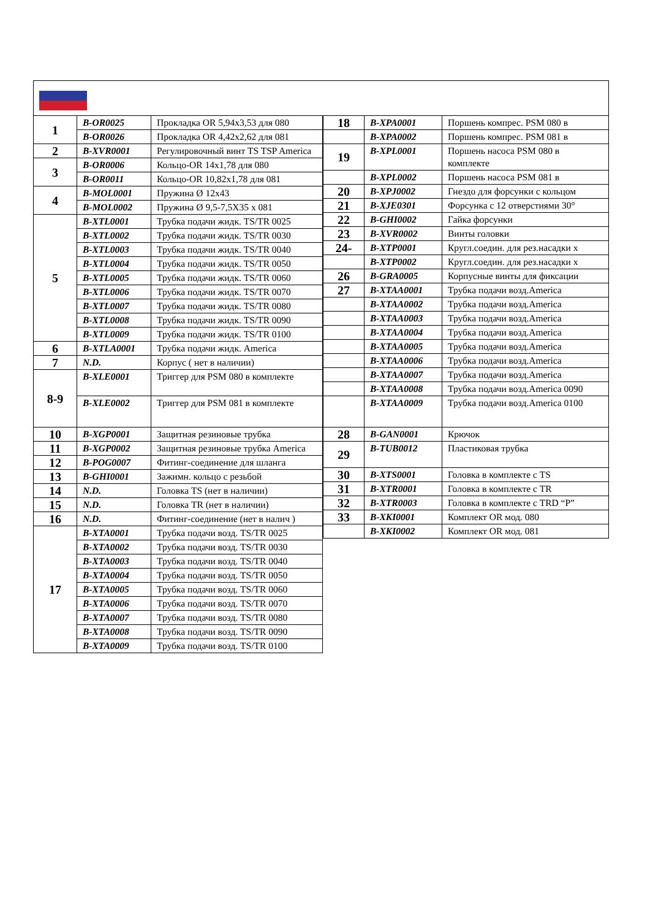| 1 | B-OR0025 | Прокладка OR 5,94x3,53 для 080 |
| | B-OR0026 | Прокладка OR 4,42x2,62 для 081 |
| 2 | B-XVR0001 | Регулировочный винт TS TSP America |
| 3 | B-OR0006 | Кольцо-OR 14x1,78 для 080 |
| | B-OR0011 | Кольцо-OR 10,82x1,78 для 081 |
| 4 | B-MOL0001 | Пружина Ø 12x43 |
| | B-MOL0002 | Пружина Ø 9,5-7,5X35 x 081 |
| 5 | B-XTL0001 | Трубка подачи жидк. TS/TR 0025 |
| | B-XTL0002 | Трубка подачи жидк. TS/TR 0030 |
| | B-XTL0003 | Трубка подачи жидк. TS/TR 0040 |
| | B-XTL0004 | Трубка подачи жидк. TS/TR 0050 |
| | B-XTL0005 | Трубка подачи жидк. TS/TR 0060 |
| | B-XTL0006 | Трубка подачи жидк. TS/TR 0070 |
| | B-XTL0007 | Трубка подачи жидк. TS/TR 0080 |
| | B-XTL0008 | Трубка подачи жидк. TS/TR 0090 |
| | B-XTL0009 | Трубка подачи жидк. TS/TR 0100 |
| 6 | B-XTLA0001 | Трубка подачи жидк. America |
| 7 | N.D. | Корпус ( нет в наличии) |
| 8-9 | B-XLE0001 | Триггер для PSM 080 в комплекте |
| | B-XLE0002 | Триггер для PSM 081 в комплекте |
| 10 | B-XGP0001 | Защитная резиновые трубка |
| 11 | B-XGP0002 | Защитная резиновые трубка America |
| 12 | B-POG0007 | Фитинг-соединение для шланга |
| 13 | B-GHI0001 | Зажимн. кольцо с резьбой |
| 14 | N.D. | Головка TS (нет в наличии) |
| 15 | N.D. | Головка TR (нет в наличии) |
| 16 | N.D. | Фитинг-соединение (нет в налич ) |
| 17 | B-XTA0001 | Трубка подачи возд. TS/TR 0025 |
| | B-XTA0002 | Трубка подачи возд. TS/TR 0030 |
| | B-XTA0003 | Трубка подачи возд. TS/TR 0040 |
| | B-XTA0004 | Трубка подачи возд. TS/TR 0050 |
| | B-XTA0005 | Трубка подачи возд. TS/TR 0060 |
| | B-XTA0006 | Трубка подачи возд. TS/TR 0070 |
| | B-XTA0007 | Трубка подачи возд. TS/TR 0080 |
| | B-XTA0008 | Трубка подачи возд. TS/TR 0090 |
| | B-XTA0009 | Трубка подачи возд. TS/TR 0100 |
| 18 | B-XPA0001 | Поршень компрес. PSM 080 в |
| | B-XPA0002 | Поршень компрес. PSM 081 в |
| 19 | B-XPL0001 | Поршень насоса PSM 080 в комплекте |
| | B-XPL0002 | Поршень насоса PSM 081 в |
| 20 | B-XPJ0002 | Гнездо для форсунки с кольцом |
| 21 | B-XJE0301 | Форсунка с 12 отверстиями 30° |
| 22 | B-GHI0002 | Гайка форсунки |
| 23 | B-XVR0002 | Винты головки |
| 24- | B-XTP0001 | Кругл.соедин. для рез.насадки x |
| | B-XTP0002 | Кругл.соедин. для рез.насадки x |
| 26 | B-GRA0005 | Корпусные винты для фиксации |
| 27 | B-XTAA0001 | Трубка подачи возд.America |
| | B-XTAA0002 | Трубка подачи возд.America |
| | B-XTAA0003 | Трубка подачи возд.America |
| | B-XTAA0004 | Трубка подачи возд.America |
| | B-XTAA0005 | Трубка подачи возд.America |
| | B-XTAA0006 | Трубка подачи возд.America |
| | B-XTAA0007 | Трубка подачи возд.America |
| | B-XTAA0008 | Трубка подачи возд.America 0090 |
| | B-XTAA0009 | Трубка подачи возд.America 0100 |
| 28 | B-GAN0001 | Крючок |
| 29 | B-TUB0012 | Пластиковая трубка |
| 30 | B-XTS0001 | Головка в комплекте с TS |
| 31 | B-XTR0001 | Головка в комплекте с TR |
| 32 | B-XTR0003 | Головка в комплекте с TRD “P” |
| 33 | B-XKI0001 | Комплект OR мод. 080 |
| | B-XKI0002 | Комплект OR мод. 081 |